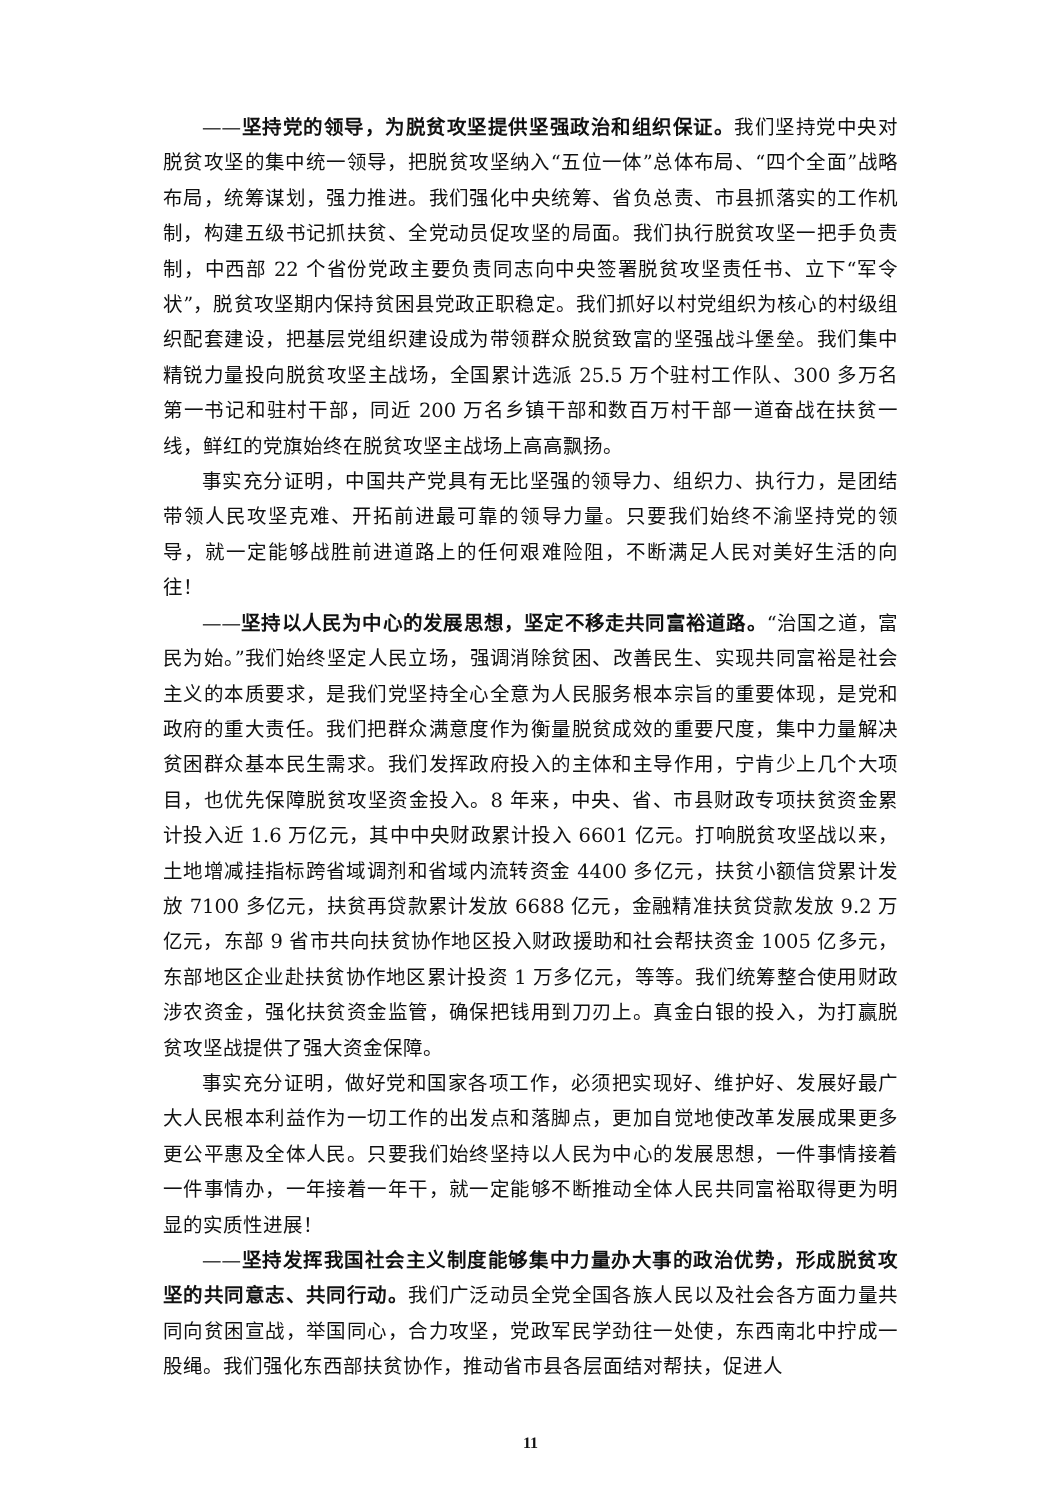——坚持党的领导，为脱贫攻坚提供坚强政治和组织保证。我们坚持党中央对脱贫攻坚的集中统一领导，把脱贫攻坚纳入“五位一体”总体布局、“四个全面”战略布局，统筹谋划，强力推进。我们强化中央统筹、省负总责、市县抓落实的工作机制，构建五级书记抓扶贫、全党动员促攻坚的局面。我们执行脱贫攻坚一把手负责制，中西部 22 个省份党政主要负责同志向中央签署脱贫攻坚责任书、立下“军令状”，脱贫攻坚期内保持贫困县党政正职稳定。我们抓好以村党组织为核心的村级组织配套建设，把基层党组织建设成为带领群众脱贫致富的坚强战斗堡垒。我们集中精锐力量投向脱贫攻坚主战场，全国累计选派 25.5 万个驻村工作队、300 多万名第一书记和驻村干部，同近 200 万名乡镇干部和数百万村干部一道奋战在扶贫一线，鲜红的党旗始终在脱贫攻坚主战场上高高飘扬。
事实充分证明，中国共产党具有无比坚强的领导力、组织力、执行力，是团结带领人民攻坚克难、开拓前进最可靠的领导力量。只要我们始终不渝坚持党的领导，就一定能够战胜前进道路上的任何艰难险阻，不断满足人民对美好生活的向往！
——坚持以人民为中心的发展思想，坚定不移走共同富裕道路。“治国之道，富民为始。”我们始终坚定人民立场，强调消除贫困、改善民生、实现共同富裕是社会主义的本质要求，是我们党坚持全心全意为人民服务根本宗旨的重要体现，是党和政府的重大责任。我们把群众满意度作为衡量脱贫成效的重要尺度，集中力量解决贫困群众基本民生需求。我们发挥政府投入的主体和主导作用，宁肯少上几个大项目，也优先保障脱贫攻坚资金投入。8 年来，中央、省、市县财政专项扶贫资金累计投入近 1.6 万亿元，其中中央财政累计投入 6601 亿元。打响脱贫攻坚战以来，土地增减挂指标跨省域调剂和省域内流转资金 4400 多亿元，扶贫小额信贷累计发放 7100 多亿元，扶贫再贷款累计发放 6688 亿元，金融精准扶贫贷款发放 9.2 万亿元，东部 9 省市共向扶贫协作地区投入财政援助和社会帮扶资金 1005 亿多元，东部地区企业赴扶贫协作地区累计投资 1 万多亿元，等等。我们统筹整合使用财政涉农资金，强化扶贫资金监管，确保把钱用到刀刃上。真金白银的投入，为打赢脱贫攻坚战提供了强大资金保障。
事实充分证明，做好党和国家各项工作，必须把实现好、维护好、发展好最广大人民根本利益作为一切工作的出发点和落脚点，更加自觉地使改革发展成果更多更公平惠及全体人民。只要我们始终坚持以人民为中心的发展思想，一件事情接着一件事情办，一年接着一年干，就一定能够不断推动全体人民共同富裕取得更为明显的实质性进展！
——坚持发挥我国社会主义制度能够集中力量办大事的政治优势，形成脱贫攻坚的共同意志、共同行动。我们广泛动员全党全国各族人民以及社会各方面力量共同向贫困宣战，举国同心，合力攻坚，党政军民学劲往一处使，东西南北中拧成一股绳。我们强化东西部扶贫协作，推动省市县各层面结对帮扶，促进人
11